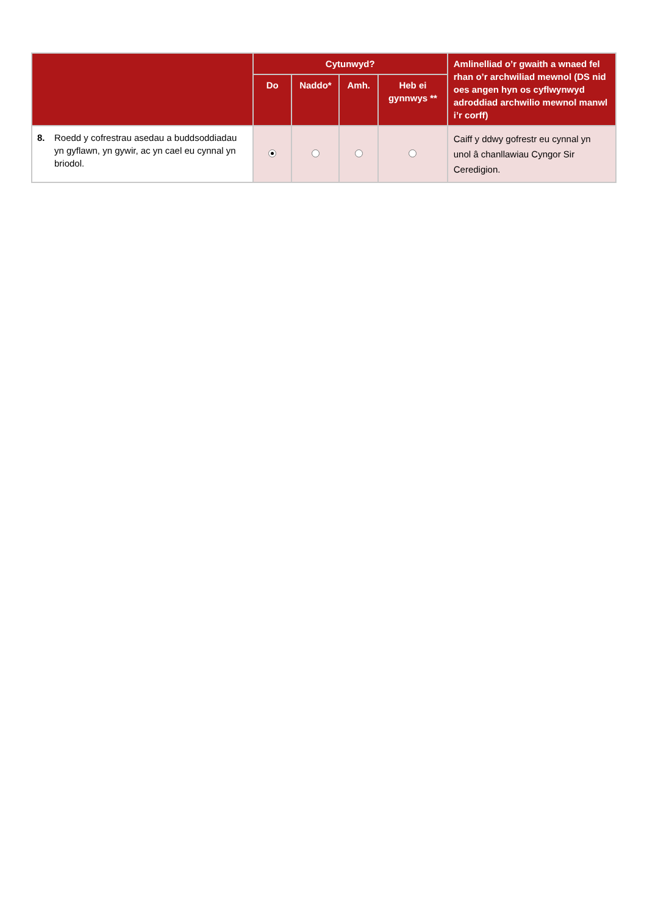| | Cytunwyd? | | | | Amlinelliad o’r gwaith a wnaed fel rhan o’r archwiliad mewnol (DS nid oes angen hyn os cyflwynwyd adroddiad archwilio mewnol manwl i’r corff) |
| --- | --- | --- | --- | --- | --- |
| | Do | Naddo* | Amh. | Heb ei gynnwys ** | |
| 8. Roedd y cofrestrau asedau a buddsoddiadau yn gyflawn, yn gywir, ac yn cael eu cynnal yn briodol. | | | | | Caiff y ddwy gofrestr eu cynnal yn unol â chanllawiau Cyngor Sir Ceredigion. |